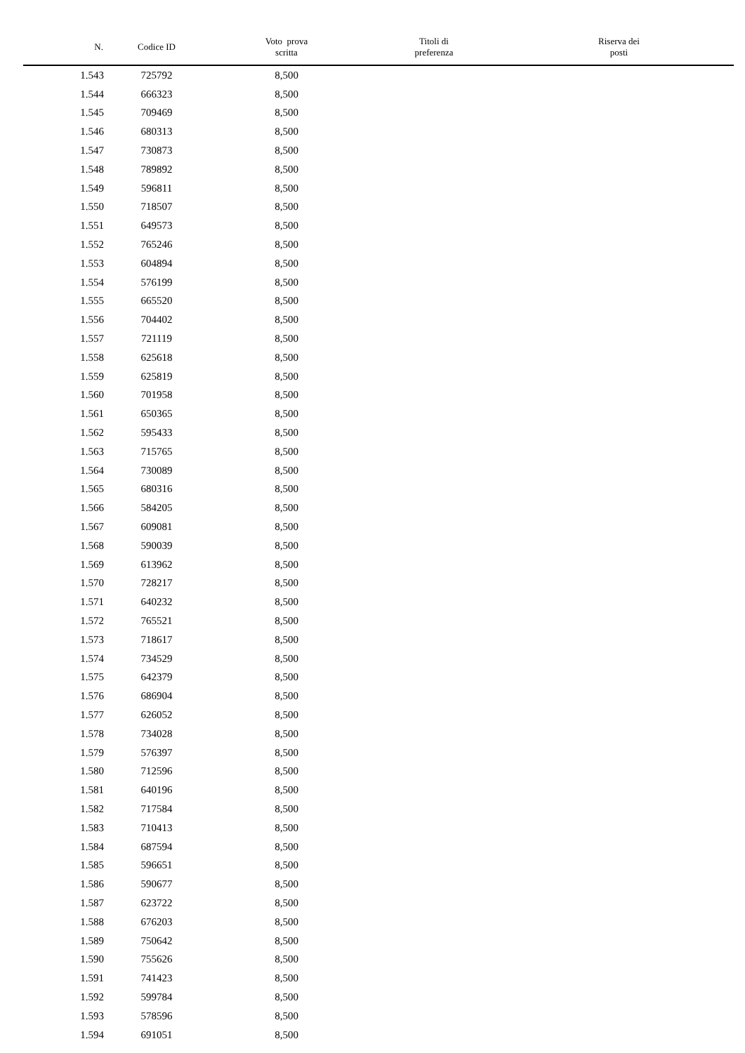| N. | Codice ID | Voto prova scritta | Titoli di preferenza | Riserva dei posti |
| --- | --- | --- | --- | --- |
| 1.543 | 725792 | 8,500 | | |
| 1.544 | 666323 | 8,500 | | |
| 1.545 | 709469 | 8,500 | | |
| 1.546 | 680313 | 8,500 | | |
| 1.547 | 730873 | 8,500 | | |
| 1.548 | 789892 | 8,500 | | |
| 1.549 | 596811 | 8,500 | | |
| 1.550 | 718507 | 8,500 | | |
| 1.551 | 649573 | 8,500 | | |
| 1.552 | 765246 | 8,500 | | |
| 1.553 | 604894 | 8,500 | | |
| 1.554 | 576199 | 8,500 | | |
| 1.555 | 665520 | 8,500 | | |
| 1.556 | 704402 | 8,500 | | |
| 1.557 | 721119 | 8,500 | | |
| 1.558 | 625618 | 8,500 | | |
| 1.559 | 625819 | 8,500 | | |
| 1.560 | 701958 | 8,500 | | |
| 1.561 | 650365 | 8,500 | | |
| 1.562 | 595433 | 8,500 | | |
| 1.563 | 715765 | 8,500 | | |
| 1.564 | 730089 | 8,500 | | |
| 1.565 | 680316 | 8,500 | | |
| 1.566 | 584205 | 8,500 | | |
| 1.567 | 609081 | 8,500 | | |
| 1.568 | 590039 | 8,500 | | |
| 1.569 | 613962 | 8,500 | | |
| 1.570 | 728217 | 8,500 | | |
| 1.571 | 640232 | 8,500 | | |
| 1.572 | 765521 | 8,500 | | |
| 1.573 | 718617 | 8,500 | | |
| 1.574 | 734529 | 8,500 | | |
| 1.575 | 642379 | 8,500 | | |
| 1.576 | 686904 | 8,500 | | |
| 1.577 | 626052 | 8,500 | | |
| 1.578 | 734028 | 8,500 | | |
| 1.579 | 576397 | 8,500 | | |
| 1.580 | 712596 | 8,500 | | |
| 1.581 | 640196 | 8,500 | | |
| 1.582 | 717584 | 8,500 | | |
| 1.583 | 710413 | 8,500 | | |
| 1.584 | 687594 | 8,500 | | |
| 1.585 | 596651 | 8,500 | | |
| 1.586 | 590677 | 8,500 | | |
| 1.587 | 623722 | 8,500 | | |
| 1.588 | 676203 | 8,500 | | |
| 1.589 | 750642 | 8,500 | | |
| 1.590 | 755626 | 8,500 | | |
| 1.591 | 741423 | 8,500 | | |
| 1.592 | 599784 | 8,500 | | |
| 1.593 | 578596 | 8,500 | | |
| 1.594 | 691051 | 8,500 | | |